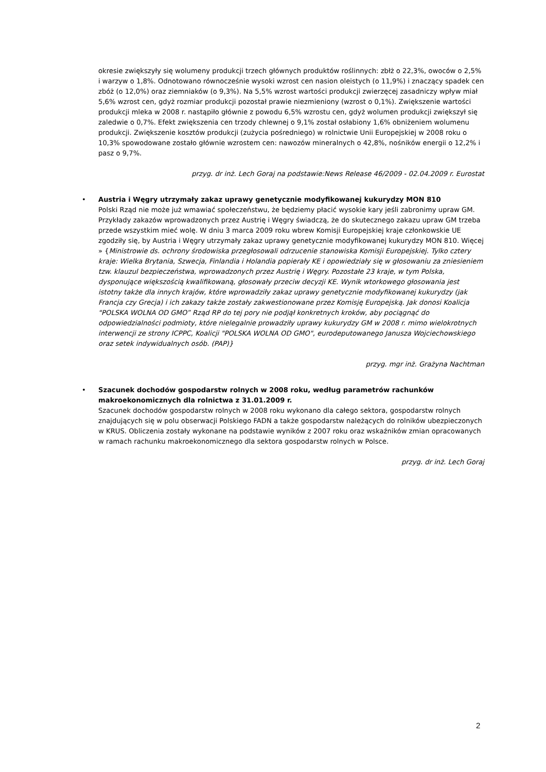okresie zwiększyły się wolumeny produkcji trzech głównych produktów roślinnych: zbłż o 22,3%, owoców o 2,5% i warzyw o 1,8%. Odnotowano równocześnie wysoki wzrost cen nasion oleistych (o 11,9%) i znaczący spadek cen zbóż (o 12,0%) oraz ziemniaków (o 9,3%). Na 5,5% wzrost wartości produkcji zwierzęcej zasadniczy wpływ miał 5,6% wzrost cen, gdyż rozmiar produkcji pozostał prawie niezmieniony (wzrost o 0,1%). Zwiększenie wartości produkcji mleka w 2008 r. nastąpiło głównie z powodu 6,5% wzrostu cen, gdyż wolumen produkcji zwiększył się zaledwie o 0,7%. Efekt zwiększenia cen trzody chlewnej o 9,1% został osłabiony 1,6% obniżeniem wolumenu produkcji. Zwiększenie kosztów produkcji (zużycia pośredniego) w rolnictwie Unii Europejskiej w 2008 roku o 10,3% spowodowane zostało głównie wzrostem cen: nawozów mineralnych o 42,8%, nośników energii o 12,2% i pasz o 9,7%.
przyg. dr inż. Lech Goraj na podstawie:News Release 46/2009 - 02.04.2009 r. Eurostat
•
Austria i Węgry utrzymały zakaz uprawy genetycznie modyfikowanej kukurydzy MON 810
Polski Rząd nie może już wmawiać społeczeństwu, że będziemy płacić wysokie kary jeśli zabronimy upraw GM. Przykłady zakazów wprowadzonych przez Austrię i Węgry świadczą, że do skutecznego zakazu upraw GM trzeba przede wszystkim mieć wolę. W dniu 3 marca 2009 roku wbrew Komisji Europejskiej kraje członkowskie UE zgodziły się, by Austria i Węgry utrzymały zakaz uprawy genetycznie modyfikowanej kukurydzy MON 810. Więcej » {Ministrowie ds. ochrony środowiska przegłosowali odrzucenie stanowiska Komisji Europejskiej. Tylko cztery kraje: Wielka Brytania, Szwecja, Finlandia i Holandia popierały KE i opowiedziały się w głosowaniu za zniesieniem tzw. klauzul bezpieczeństwa, wprowadzonych przez Austrię i Węgry. Pozostałe 23 kraje, w tym Polska, dysponujące większością kwalifikowaną, głosowały przeciw decyzji KE. Wynik wtorkowego głosowania jest istotny także dla innych krajów, które wprowadziły zakaz uprawy genetycznie modyfikowanej kukurydzy (jak Francja czy Grecja) i ich zakazy także zostały zakwestionowane przez Komisję Europejską. Jak donosi Koalicja "POLSKA WOLNA OD GMO” Rząd RP do tej pory nie podjął konkretnych kroków, aby pociągnąć do odpowiedzialności podmioty, które nielegalnie prowadziły uprawy kukurydzy GM w 2008 r. mimo wielokrotnych interwencji ze strony ICPPC, Koalicji "POLSKA WOLNA OD GMO", eurodeputowanego Janusza Wojciechowskiego oraz setek indywidualnych osób. (PAP)}
przyg. mgr inż. Grażyna Nachtman
•
Szacunek dochodów gospodarstw rolnych w 2008 roku, według parametrów rachunków makroekonomicznych dla rolnictwa z 31.01.2009 r.
Szacunek dochodów gospodarstw rolnych w 2008 roku wykonano dla całego sektora, gospodarstw rolnych znajdujących się w polu obserwacji Polskiego FADN a także gospodarstw należących do rolników ubezpieczonych w KRUS. Obliczenia zostały wykonane na podstawie wyników z 2007 roku oraz wskaźników zmian opracowanych w ramach rachunku makroekonomicznego dla sektora gospodarstw rolnych w Polsce.
przyg. dr inż. Lech Goraj
2